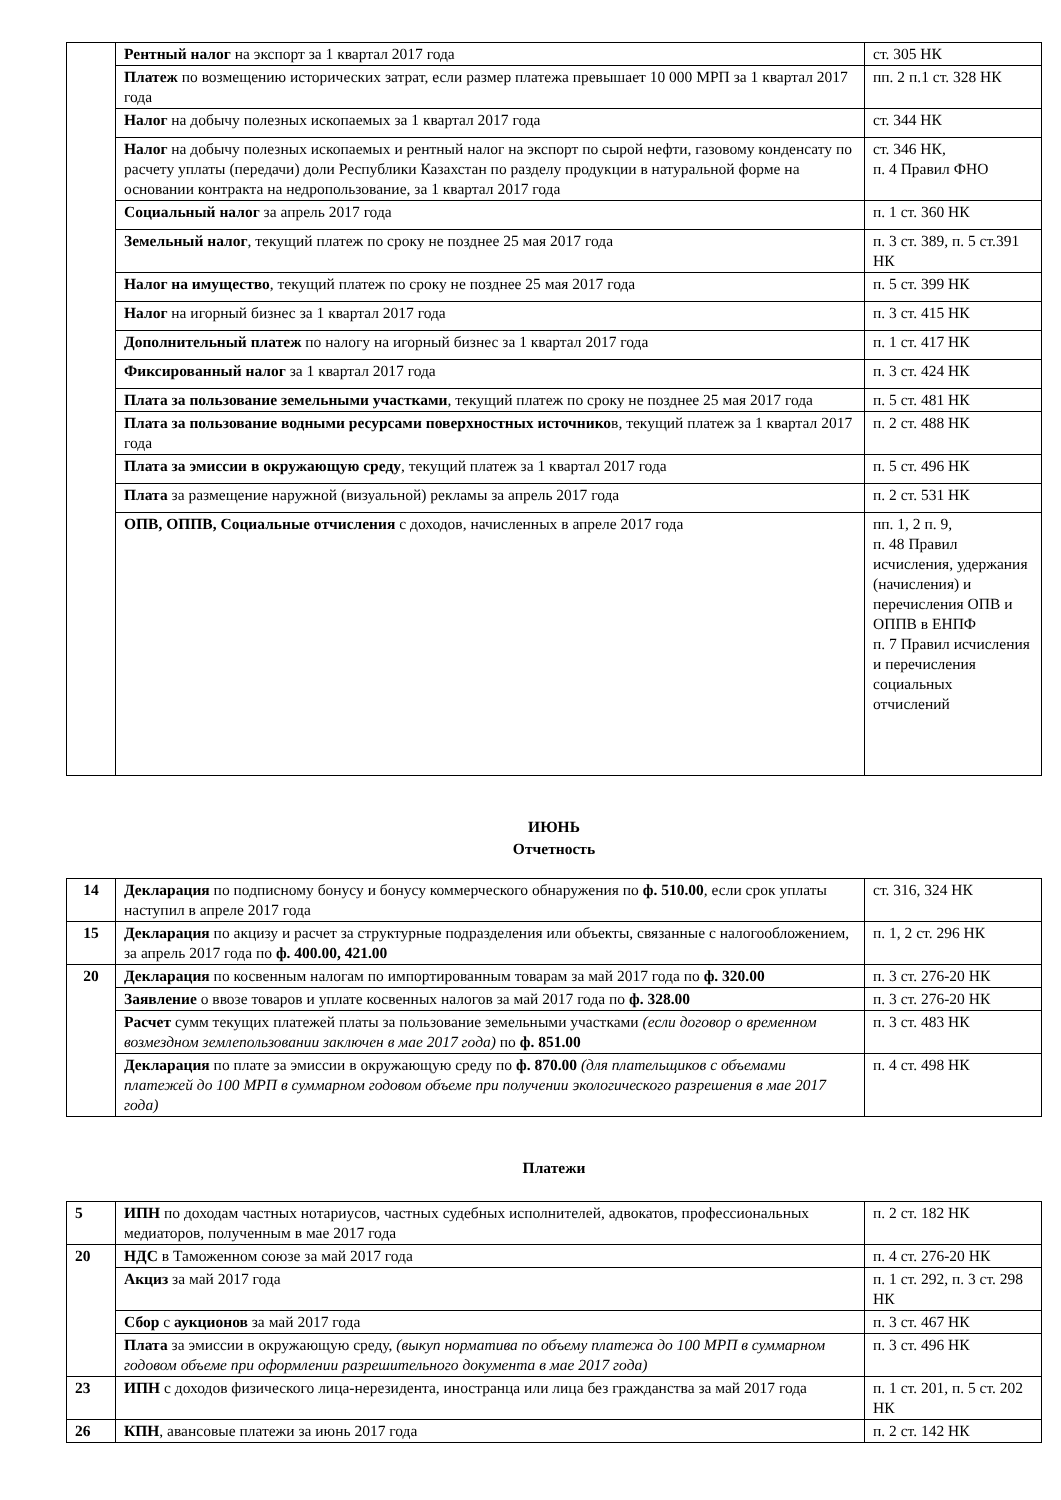| | Рентный налог на экспорт за 1 квартал 2017 года | ст. 305 НК |
| | Платеж по возмещению исторических затрат, если размер платежа превышает 10 000 МРП за 1 квартал 2017 года | пп. 2 п.1 ст. 328 НК |
| | Налог на добычу полезных ископаемых за 1 квартал 2017 года | ст. 344 НК |
| | Налог на добычу полезных ископаемых и рентный налог на экспорт по сырой нефти, газовому конденсату по расчету уплаты (передачи) доли Республики Казахстан по разделу продукции в натуральной форме на основании контракта на недропользование, за 1 квартал 2017 года | ст. 346 НК, п. 4 Правил ФНО |
| | Социальный налог за апрель 2017 года | п. 1 ст. 360 НК |
| | Земельный налог , текущий платеж по сроку не позднее 25 мая 2017 года | п. 3 ст. 389, п. 5 ст.391 НК |
| | Налог на имущество , текущий платеж по сроку не позднее 25 мая 2017 года | п. 5 ст. 399 НК |
| | Налог на игорный бизнес за 1 квартал 2017 года | п. 3 ст. 415 НК |
| | Дополнительный платеж по налогу на игорный бизнес за 1 квартал 2017 года | п. 1 ст. 417 НК |
| | Фиксированный налог за 1 квартал 2017 года | п. 3 ст. 424 НК |
| | Плата за пользование земельными участками , текущий платеж по сроку не позднее 25 мая 2017 года | п. 5 ст. 481 НК |
| | Плата за пользование водными ресурсами поверхностных источнико в, текущий платеж за 1 квартал 2017 года | п. 2 ст. 488 НК |
| | Плата за эмиссии в окружающую среду , текущий платеж за 1 квартал 2017 года | п. 5 ст. 496 НК |
| | Плата за размещение наружной (визуальной) рекламы за апрель 2017 года | п. 2 ст. 531 НК |
| | ОПВ, ОППВ, Социальные отчисления с доходов, начисленных в апреле 2017 года | пп. 1, 2 п. 9, п. 48 Правил исчисления, удержания (начисления) и перечисления ОПВ и ОППВ в ЕНПФ п. 7 Правил исчисления и перечисления социальных отчислений |
ИЮНЬ
Отчетность
| 14 | Декларация по подписному бонусу и бонусу коммерческого обнаружения по ф. 510.00 , если срок уплаты наступил в апреле 2017 года | ст. 316, 324 НК |
| 15 | Декларация по акцизу и расчет за структурные подразделения или объекты, связанные с налогообложением, за апрель 2017 года по ф. 400.00, 421.00 | п. 1, 2 ст. 296 НК |
| 20 | Декларация по косвенным налогам по импортированным товарам за май 2017 года по ф. 320.00 | п. 3 ст. 276-20 НК |
| | Заявление о ввозе товаров и уплате косвенных налогов за май 2017 года по ф. 328.00 | п. 3 ст. 276-20 НК |
| | Расчет сумм текущих платежей платы за пользование земельными участками (если договор о временном возмездном землепользовании заключен в мае 2017 года) по ф. 851.00 | п. 3 ст. 483 НК |
| | Декларация по плате за эмиссии в окружающую среду по ф. 870.00 (для плательщиков с объемами платежей до 100 МРП в суммарном годовом объеме при получении экологического разрешения в мае 2017 года) | п. 4 ст. 498 НК |
Платежи
| 5 | ИПН по доходам частных нотариусов, частных судебных исполнителей, адвокатов, профессиональных медиаторов, полученным в мае 2017 года | п. 2 ст. 182 НК |
| 20 | НДС в Таможенном союзе за май 2017 года | п. 4 ст. 276-20 НК |
| | Акциз за май 2017 года | п. 1 ст. 292, п. 3 ст. 298 НК |
| | Сбор с аукционов за май 2017 года | п. 3 ст. 467 НК |
| | Плата за эмиссии в окружающую среду, (выкуп норматива по объему платежа до 100 МРП в суммарном годовом объеме при оформлении разрешительного документа в мае 2017 года) | п. 3 ст. 496 НК |
| 23 | ИПН с доходов физического лица-нерезидента, иностранца или лица без гражданства за май 2017 года | п. 1 ст. 201, п. 5 ст. 202 НК |
| 26 | КПН , авансовые платежи за июнь 2017 года | п. 2 ст. 142 НК |